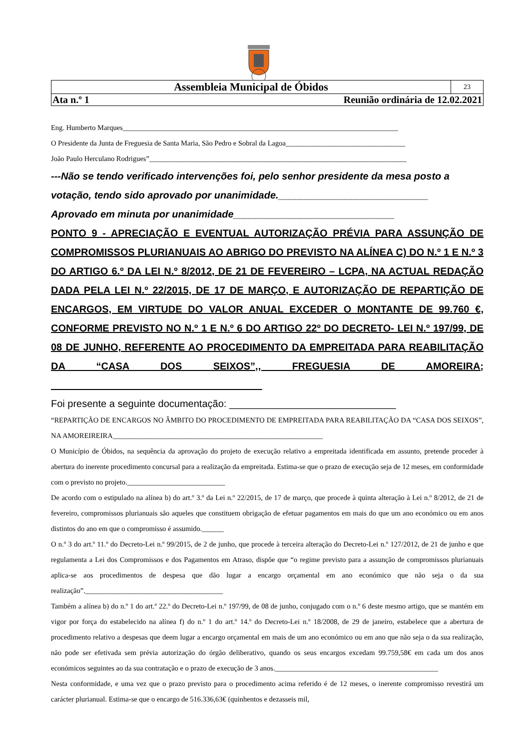| Assembleia Municipal de Óbidos | 23 |
| Ata n.º 1 Reunião ordinária de 12.02.2021 | |
Eng. Humberto Marques____________________________________________________________________________
O Presidente da Junta de Freguesia de Santa Maria, São Pedro e Sobral da Lagoa_________________________________
João Paulo Herculano Rodrigues”_______________________________________________________________________
---Não se tendo verificado intervenções foi, pelo senhor presidente da mesa posto a votação, tendo sido aprovado por unanimidade.___________________________
Aprovado em minuta por unanimidade_____________________________
PONTO 9 - APRECIAÇÃO E EVENTUAL AUTORIZAÇÃO PRÉVIA PARA ASSUNÇÃO DE COMPROMISSOS PLURIANUAIS AO ABRIGO DO PREVISTO NA ALÍNEA C) DO N.º 1 E N.º 3 DO ARTIGO 6.º DA LEI N.º 8/2012, DE 21 DE FEVEREIRO – LCPA, NA ACTUAL REDAÇÃO DADA PELA LEI N.º 22/2015, DE 17 DE MARÇO, E AUTORIZAÇÃO DE REPARTIÇÃO DE ENCARGOS, EM VIRTUDE DO VALOR ANUAL EXCEDER O MONTANTE DE 99.760 €, CONFORME PREVISTO NO N.º 1 E N.º 6 DO ARTIGO 22º DO DECRETO- LEI N.º 197/99, DE 08 DE JUNHO, REFERENTE AO PROCEDIMENTO DA EMPREITADA PARA REABILITAÇÃO DA “CASA DOS SEIXOS”,, FREGUESIA DE AMOREIRA; ______________________________________
Foi presente a seguinte documentação: ______________________________
“REPARTIÇÃO DE ENCARGOS NO ÂMBITO DO PROCEDIMENTO DE EMPREITADA PARA REABILITAÇÃO DA “CASA DOS SEIXOS”, NA AMOREIREIRA__________________________________________________________
O Município de Óbidos, na sequência da aprovação do projeto de execução relativo a empreitada identificada em assunto, pretende proceder à abertura do inerente procedimento concursal para a realização da empreitada. Estima-se que o prazo de execução seja de 12 meses, em conformidade com o previsto no projeto.___________________________
De acordo com o estipulado na alínea b) do art.º 3.º da Lei n.º 22/2015, de 17 de março, que procede à quinta alteração à Lei n.º 8/2012, de 21 de fevereiro, compromissos plurianuais são aqueles que constituem obrigação de efetuar pagamentos em mais do que um ano económico ou em anos distintos do ano em que o compromisso é assumido.______
O n.º 3 do art.º 11.º do Decreto-Lei n.º 99/2015, de 2 de junho, que procede à terceira alteração do Decreto-Lei n.º 127/2012, de 21 de junho e que regulamenta a Lei dos Compromissos e dos Pagamentos em Atraso, dispõe que “o regime previsto para a assunção de compromissos plurianuais aplica-se aos procedimentos de despesa que dão lugar a encargo orçamental em ano económico que não seja o da sua realização”.______________________________________
Também a alínea b) do n.º 1 do art.º 22.º do Decreto-Lei n.º 197/99, de 08 de junho, conjugado com o n.º 6 deste mesmo artigo, que se mantém em vigor por força do estabelecido na alínea f) do n.º 1 do art.º 14.º do Decreto-Lei n.º 18/2008, de 29 de janeiro, estabelece que a abertura de procedimento relativo a despesas que deem lugar a encargo orçamental em mais de um ano económico ou em ano que não seja o da sua realização, não pode ser efetivada sem prévia autorização do órgão deliberativo, quando os seus encargos excedam 99.759,58€ em cada um dos anos económicos seguintes ao da sua contratação e o prazo de execução de 3 anos._____________________________________________
Nesta conformidade, e uma vez que o prazo previsto para o procedimento acima referido é de 12 meses, o inerente compromisso revestirá um carácter plurianual. Estima-se que o encargo de 516.336,63€ (quinhentos e dezasseis mil,